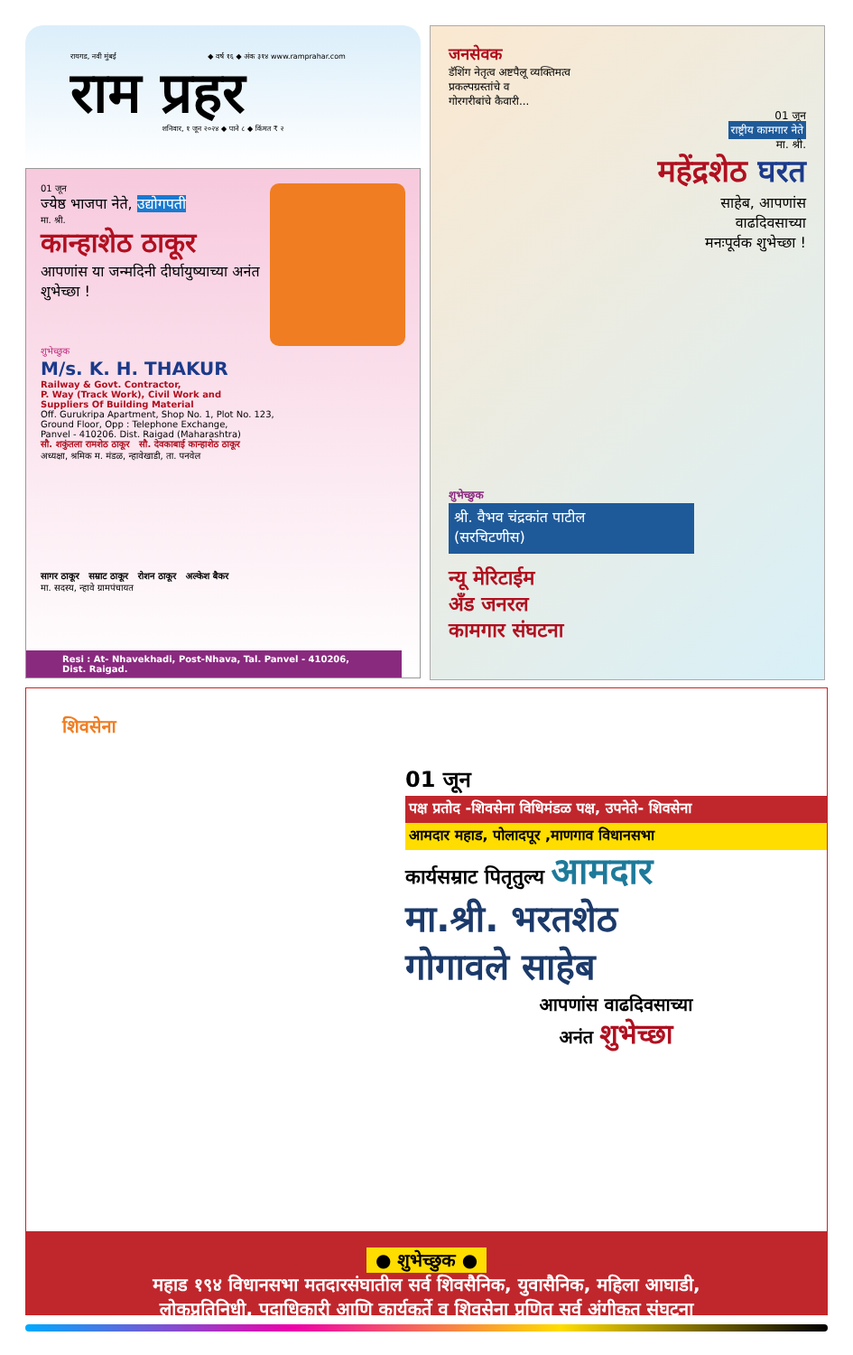रायगड, नवी मुंबई ◆ वर्ष १६ ◆ अंक ३१४ www.ramprahar.com
राम प्रहर
शनिवार, १ जून २०२४ ◆ पाने ८ ◆ किंमत ₹ २
01 जून
ज्येष्ठ भाजपा नेते, उद्योगपती
मा. श्री.
कान्हाशेठ ठाकूर
आपणांस या जन्मदिनी दीर्घायुष्याच्या अनंत शुभेच्छा !
शुभेच्छुक
M/s. K. H. THAKUR
Railway & Govt. Contractor,
P. Way (Track Work), Civil Work and
Suppliers Of Building Material
Off. Gurukripa Apartment, Shop No. 1, Plot No. 123,
Ground Floor, Opp : Telephone Exchange,
Panvel - 410206. Dist. Raigad (Maharashtra)
सौ. शकुंतला रामशेठ ठाकूर सौ. देवकाबाई कान्हाशेठ ठाकूर
अध्यक्षा, श्रमिक म. मंडळ, न्हावेखाडी, ता. पनवेल
सागर ठाकूर सम्राट ठाकूर रोशन ठाकूर अल्केश बैकर
मा. सदस्य, न्हावे ग्रामपंचायत
Resi : At- Nhavekhadi, Post-Nhava, Tal. Panvel - 410206, Dist. Raigad.
जनसेवक
डॅशिंग नेतृत्व अष्टपैलू व्यक्तिमत्व
प्रकल्पग्रस्तांचे व
गोरगरीबांचे कैवारी...
01 जून
राष्ट्रीय कामगार नेते
मा. श्री.
महेंद्रशेठ घरत
साहेब, आपणांस
वाढदिवसाच्या
मनःपूर्वक शुभेच्छा !
शुभेच्छुक
श्री. वैभव चंद्रकांत पाटील
(सरचिटणीस)
न्यू मेरिटाईम
अँड जनरल
कामगार संघटना
शिवसेना
01 जून
पक्ष प्रतोद -शिवसेना विधिमंडळ पक्ष, उपनेते- शिवसेना
आमदार महाड, पोलादपूर ,माणगाव विधानसभा
कार्यसम्राट पितृतुल्य आमदार
मा.श्री. भरतशेठ
गोगावले साहेब
आपणांस वाढदिवसाच्या
अनंत शुभेच्छा
● शुभेच्छुक ●
महाड १९४ विधानसभा मतदारसंघातील सर्व शिवसैनिक, युवासैनिक, महिला आघाडी,
लोकप्रतिनिधी, पदाधिकारी आणि कार्यकर्ते व शिवसेना प्रणित सर्व अंगीकृत संघटना